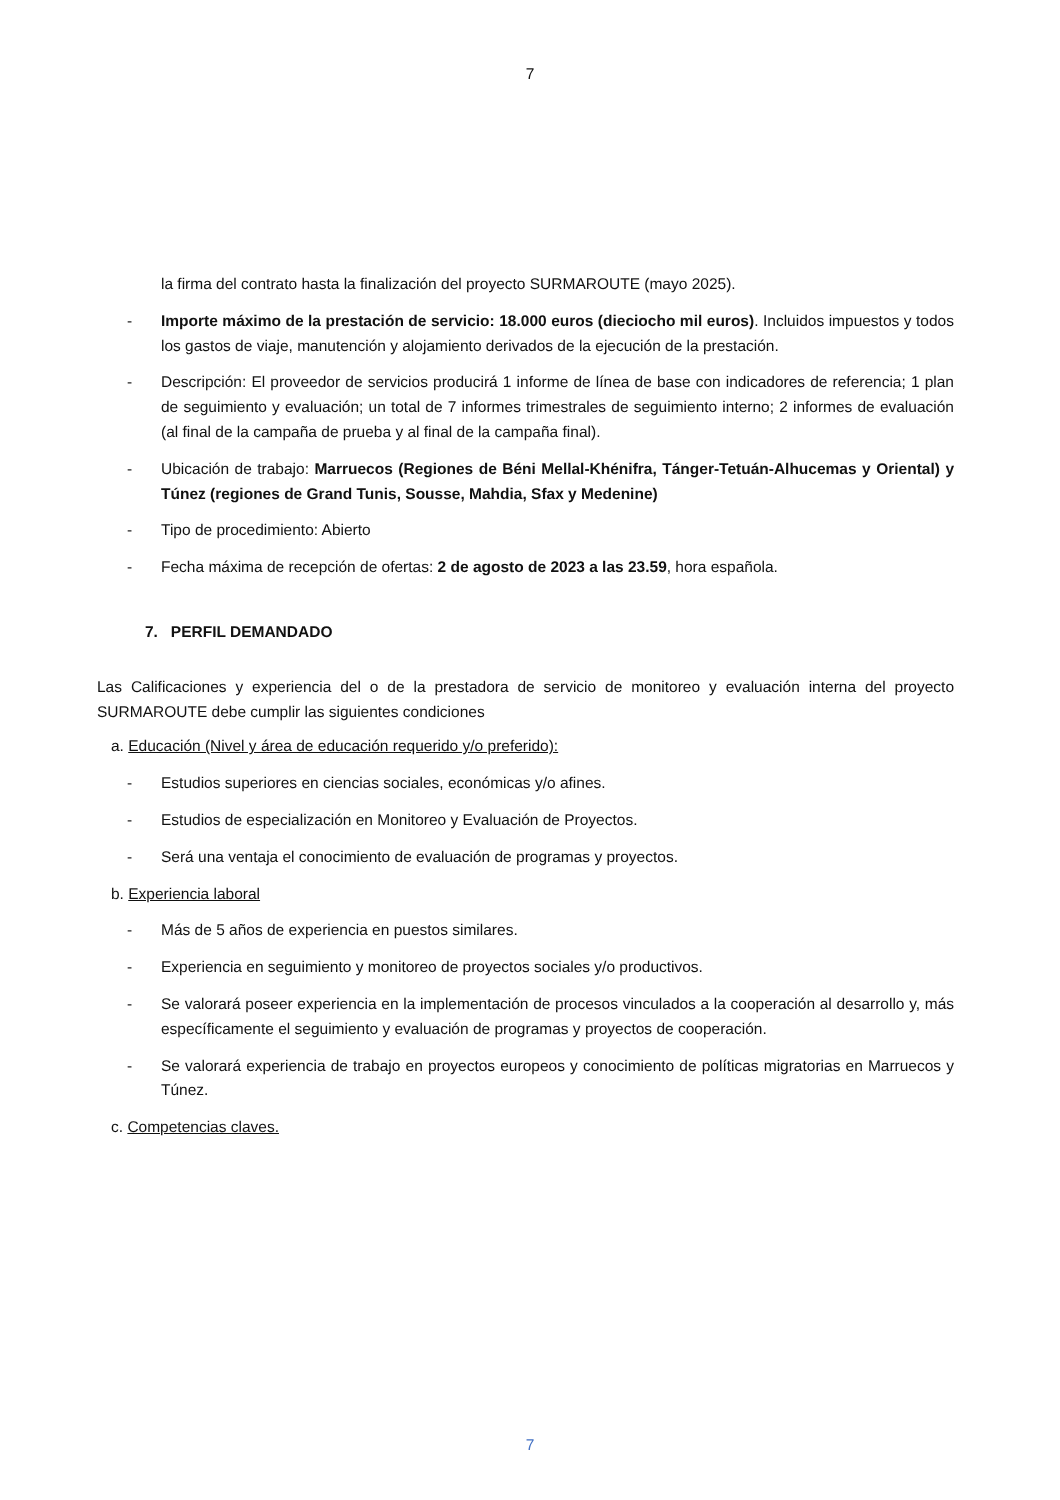7
la firma del contrato hasta la finalización del proyecto SURMAROUTE (mayo 2025).
- Importe máximo de la prestación de servicio: 18.000 euros (dieciocho mil euros). Incluidos impuestos y todos los gastos de viaje, manutención y alojamiento derivados de la ejecución de la prestación.
- Descripción: El proveedor de servicios producirá 1 informe de línea de base con indicadores de referencia; 1 plan de seguimiento y evaluación; un total de 7 informes trimestrales de seguimiento interno; 2 informes de evaluación (al final de la campaña de prueba y al final de la campaña final).
- Ubicación de trabajo: Marruecos (Regiones de Béni Mellal-Khénifra, Tánger-Tetuán-Alhucemas y Oriental) y Túnez (regiones de Grand Tunis, Sousse, Mahdia, Sfax y Medenine)
- Tipo de procedimiento: Abierto
- Fecha máxima de recepción de ofertas: 2 de agosto de 2023 a las 23.59, hora española.
7. PERFIL DEMANDADO
Las Calificaciones y experiencia del o de la prestadora de servicio de monitoreo y evaluación interna del proyecto SURMAROUTE debe cumplir las siguientes condiciones
a. Educación (Nivel y área de educación requerido y/o preferido):
- Estudios superiores en ciencias sociales, económicas y/o afines.
- Estudios de especialización en Monitoreo y Evaluación de Proyectos.
- Será una ventaja el conocimiento de evaluación de programas y proyectos.
b. Experiencia laboral
- Más de 5 años de experiencia en puestos similares.
- Experiencia en seguimiento y monitoreo de proyectos sociales y/o productivos.
- Se valorará poseer experiencia en la implementación de procesos vinculados a la cooperación al desarrollo y, más específicamente el seguimiento y evaluación de programas y proyectos de cooperación.
- Se valorará experiencia de trabajo en proyectos europeos y conocimiento de políticas migratorias en Marruecos y Túnez.
c. Competencias claves.
7